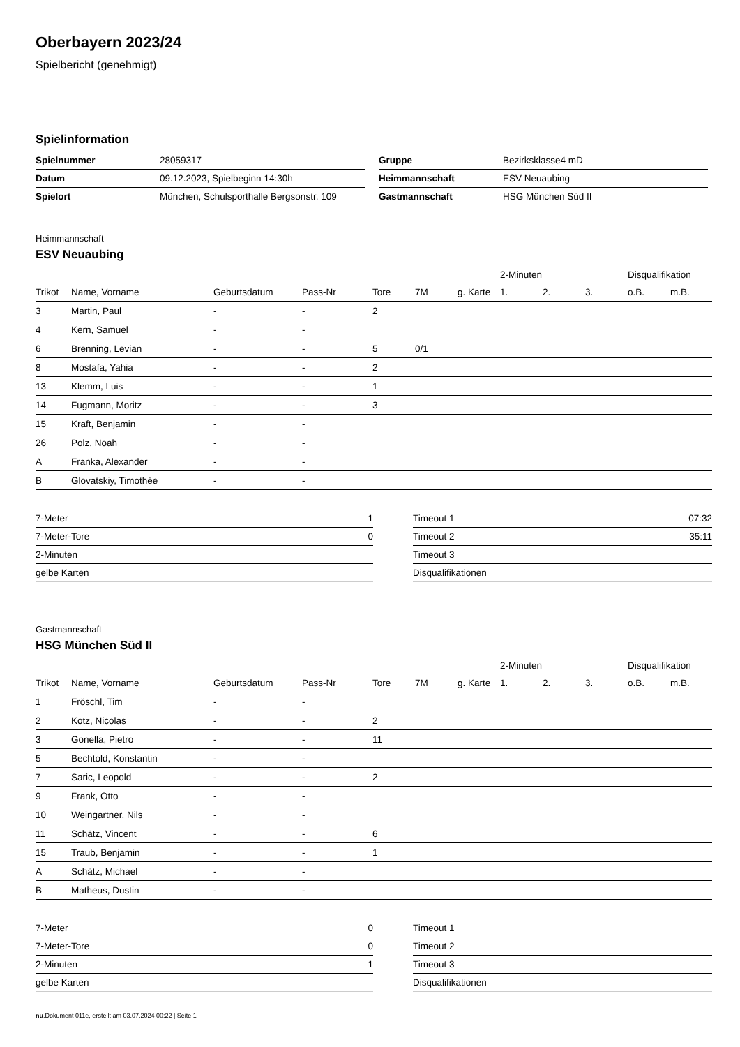Oberbayern 2023/24
Spielbericht (genehmigt)
Spielinformation
| Spielnummer | 28059317 |
| Datum | 09.12.2023, Spielbeginn 14:30h |
| Spielort | München, Schulsporthalle Bergsonstr. 109 |
| Gruppe | Bezirksklasse4 mD |
| Heimmannschaft | ESV Neuaubing |
| Gastmannschaft | HSG München Süd II |
Heimmannschaft
ESV Neuaubing
| | | | | | | | 2-Minuten | | | Disqualifikation | |
| --- | --- | --- | --- | --- | --- | --- | --- | --- | --- | --- | --- |
| Trikot | Name, Vorname | Geburtsdatum | Pass-Nr | Tore | 7M | g. Karte | 1. | 2. | 3. | o.B. | m.B. |
| 3 | Martin, Paul | - | - | 2 | | | | | | | |
| 4 | Kern, Samuel | - | - | | | | | | | | |
| 6 | Brenning, Levian | - | - | 5 | 0/1 | | | | | | |
| 8 | Mostafa, Yahia | - | - | 2 | | | | | | | |
| 13 | Klemm, Luis | - | - | 1 | | | | | | | |
| 14 | Fugmann, Moritz | - | - | 3 | | | | | | | |
| 15 | Kraft, Benjamin | - | - | | | | | | | | |
| 26 | Polz, Noah | - | - | | | | | | | | |
| A | Franka, Alexander | - | - | | | | | | | | |
| B | Glovatskiy, Timothée | - | - | | | | | | | | |
| 7-Meter | 1 |
| 7-Meter-Tore | 0 |
| 2-Minuten | |
| gelbe Karten | |
| Timeout 1 | 07:32 |
| Timeout 2 | 35:11 |
| Timeout 3 | |
| Disqualifikationen | |
Gastmannschaft
HSG München Süd II
| | | | | | | | 2-Minuten | | | Disqualifikation | |
| --- | --- | --- | --- | --- | --- | --- | --- | --- | --- | --- | --- |
| Trikot | Name, Vorname | Geburtsdatum | Pass-Nr | Tore | 7M | g. Karte | 1. | 2. | 3. | o.B. | m.B. |
| 1 | Fröschl, Tim | - | - | | | | | | | | |
| 2 | Kotz, Nicolas | - | - | 2 | | | | | | | |
| 3 | Gonella, Pietro | - | - | 11 | | | | | | | |
| 5 | Bechtold, Konstantin | - | - | | | | | | | | |
| 7 | Saric, Leopold | - | - | 2 | | | | | | | |
| 9 | Frank, Otto | - | - | | | | | | | | |
| 10 | Weingartner, Nils | - | - | | | | | | | | |
| 11 | Schätz, Vincent | - | - | 6 | | | | | | | |
| 15 | Traub, Benjamin | - | - | 1 | | | | | | | |
| A | Schätz, Michael | - | - | | | | | | | | |
| B | Matheus, Dustin | - | - | | | | | | | | |
| 7-Meter | 0 |
| 7-Meter-Tore | 0 |
| 2-Minuten | 1 |
| gelbe Karten | |
| Timeout 1 | |
| Timeout 2 | |
| Timeout 3 | |
| Disqualifikationen | |
nu.Dokument 011e, erstellt am 03.07.2024 00:22 | Seite 1